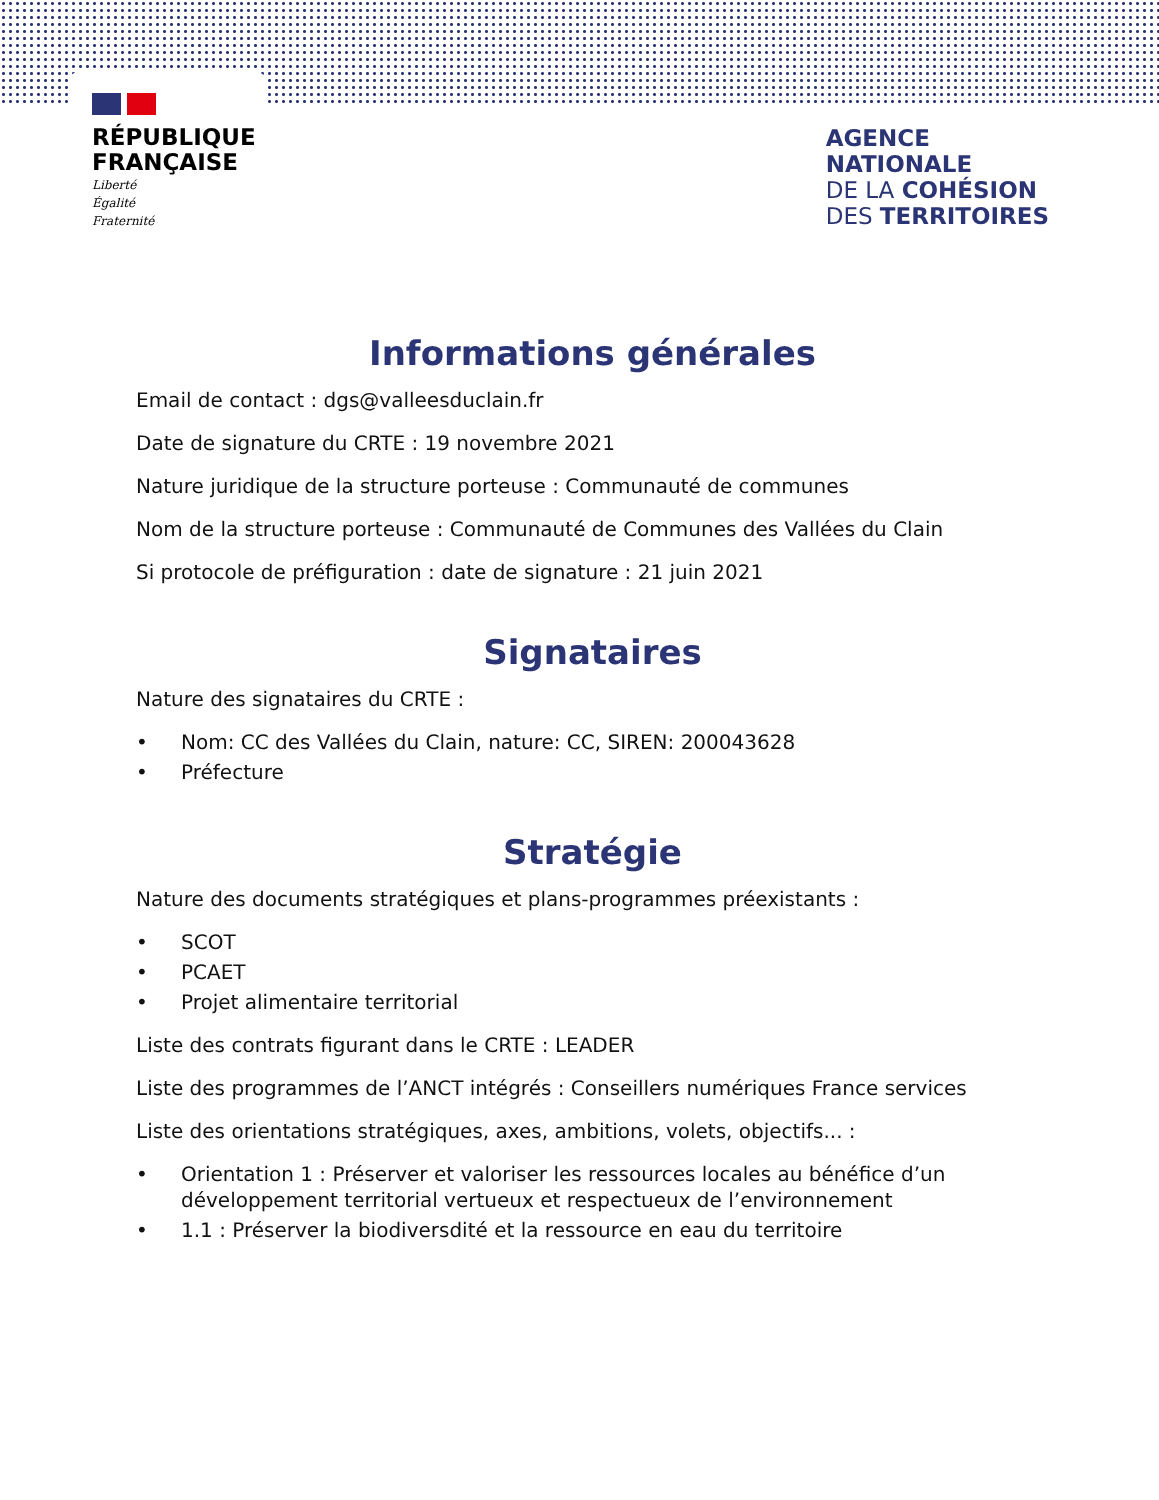RÉPUBLIQUE
FRANÇAISE
Liberté
Égalité
Fraternité
AGENCE
NATIONALE
DE LA COHÉSION
DES TERRITOIRES
Informations générales
Email de contact : dgs@valleesduclain.fr
Date de signature du CRTE : 19 novembre 2021
Nature juridique de la structure porteuse : Communauté de communes
Nom de la structure porteuse : Communauté de Communes des Vallées du Clain
Si protocole de préfiguration : date de signature : 21 juin 2021
Signataires
Nature des signataires du CRTE :
• Nom: CC des Vallées du Clain, nature: CC, SIREN: 200043628
• Préfecture
Stratégie
Nature des documents stratégiques et plans-programmes préexistants :
• SCOT
• PCAET
• Projet alimentaire territorial
Liste des contrats figurant dans le CRTE : LEADER
Liste des programmes de l’ANCT intégrés : Conseillers numériques France services
Liste des orientations stratégiques, axes, ambitions, volets, objectifs... :
• Orientation 1 : Préserver et valoriser les ressources locales au bénéfice d’un développement territorial vertueux et respectueux de l’environnement
• 1.1 : Préserver la biodiversdité et la ressource en eau du territoire